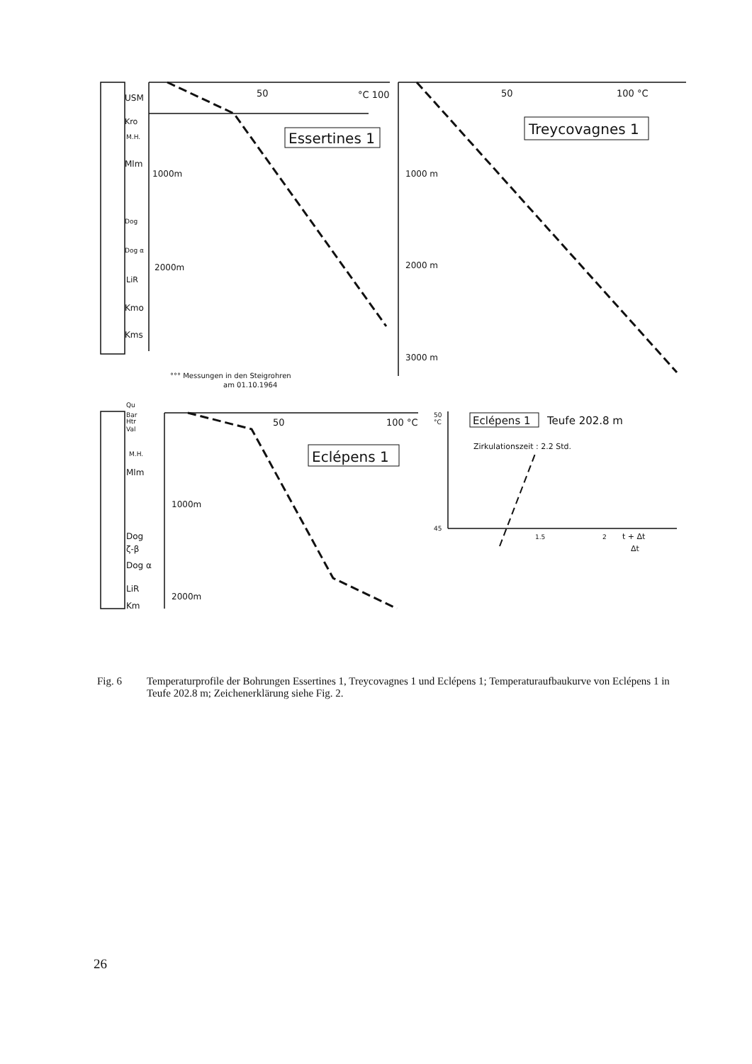USM
Kro
M.H.
Mlm
Dog
Dog α
LiR
Kmo
Kms
50
°C 100
1000m
2000m
Essertines 1
°°° Messungen in den Steigrohren
am 01.10.1964
50
100 °C
Treycovagnes 1
1000 m
2000 m
3000 m
Qu
Bar
Htr
Val
M.H.
Mlm
Dog
ζ-β
Dog α
LiR
Km
50
100 °C
Eclépens 1
1000m
2000m
50
°C
Eclépens 1
Teufe 202.8 m
Zirkulationszeit : 2.2 Std.
45
1.5
2
t + Δt
Δt
Fig. 6 Temperaturprofile der Bohrungen Essertines 1, Treycovagnes 1 und Eclépens 1; Temperaturaufbaukurve von Eclépens 1 in Teufe 202.8 m; Zeichenerklärung siehe Fig. 2.
26